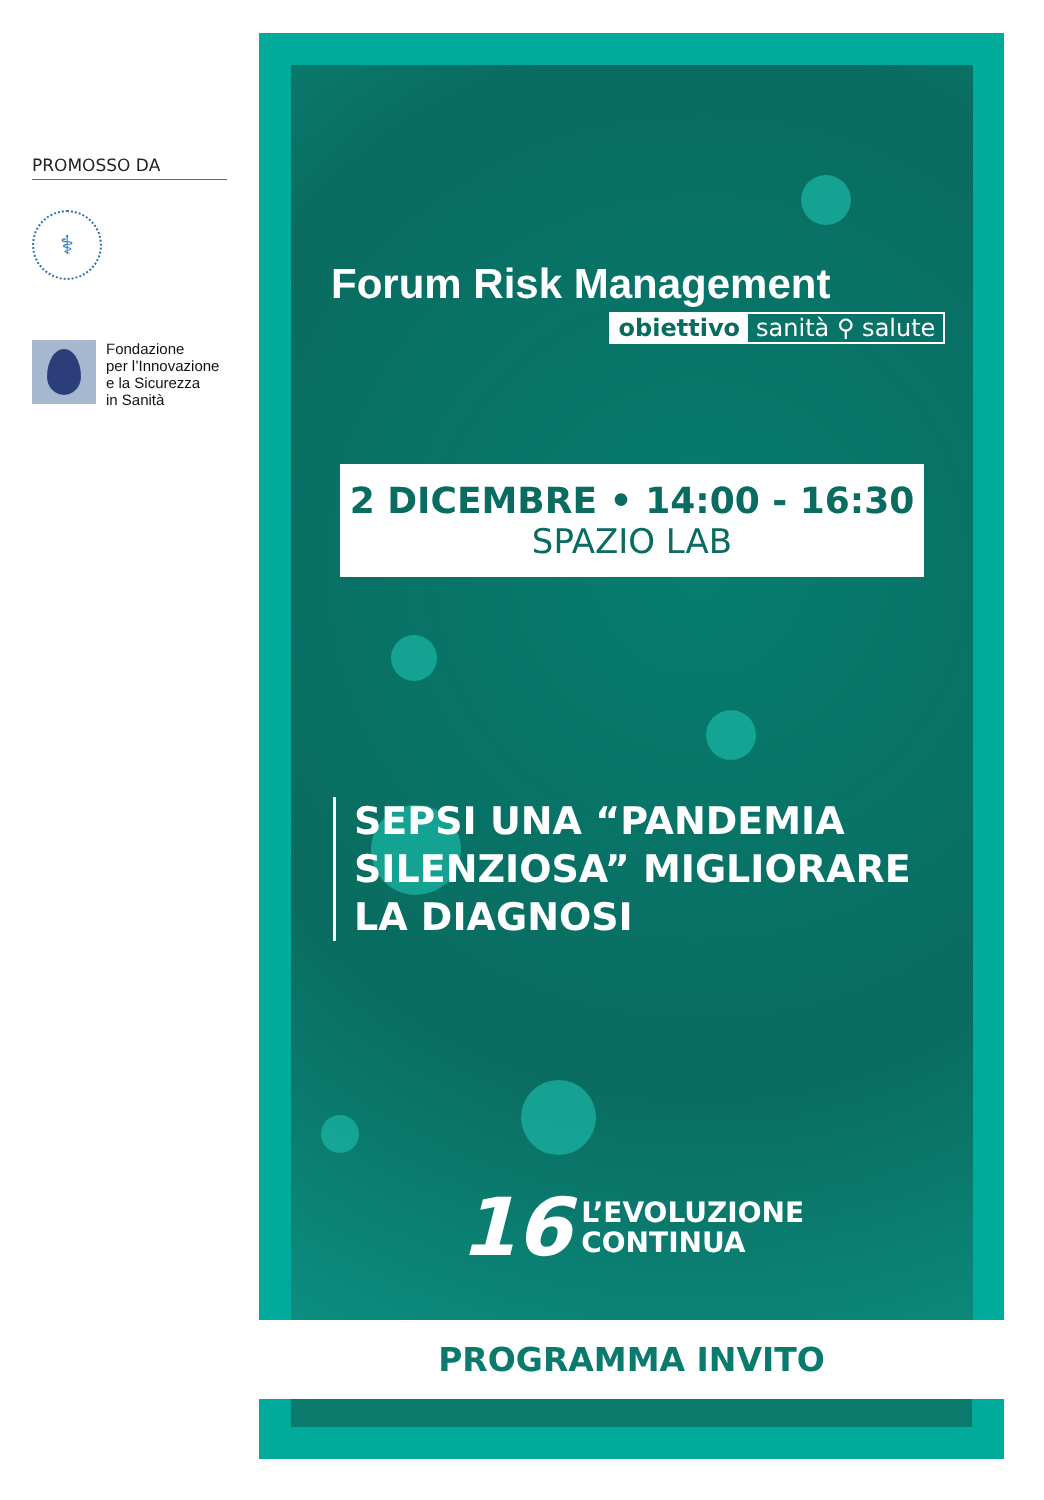PROMOSSO DA
⚕
Fondazione
per l’Innovazione
e la Sicurezza
in Sanità
Forum Risk Management
obiettivo sanità ⚲ salute
2 DICEMBRE • 14:00 - 16:30
SPAZIO LAB
SEPSI UNA “PANDEMIA
SILENZIOSA” MIGLIORARE
LA DIAGNOSI
16
L’EVOLUZIONE
CONTINUA
PROGRAMMA INVITO